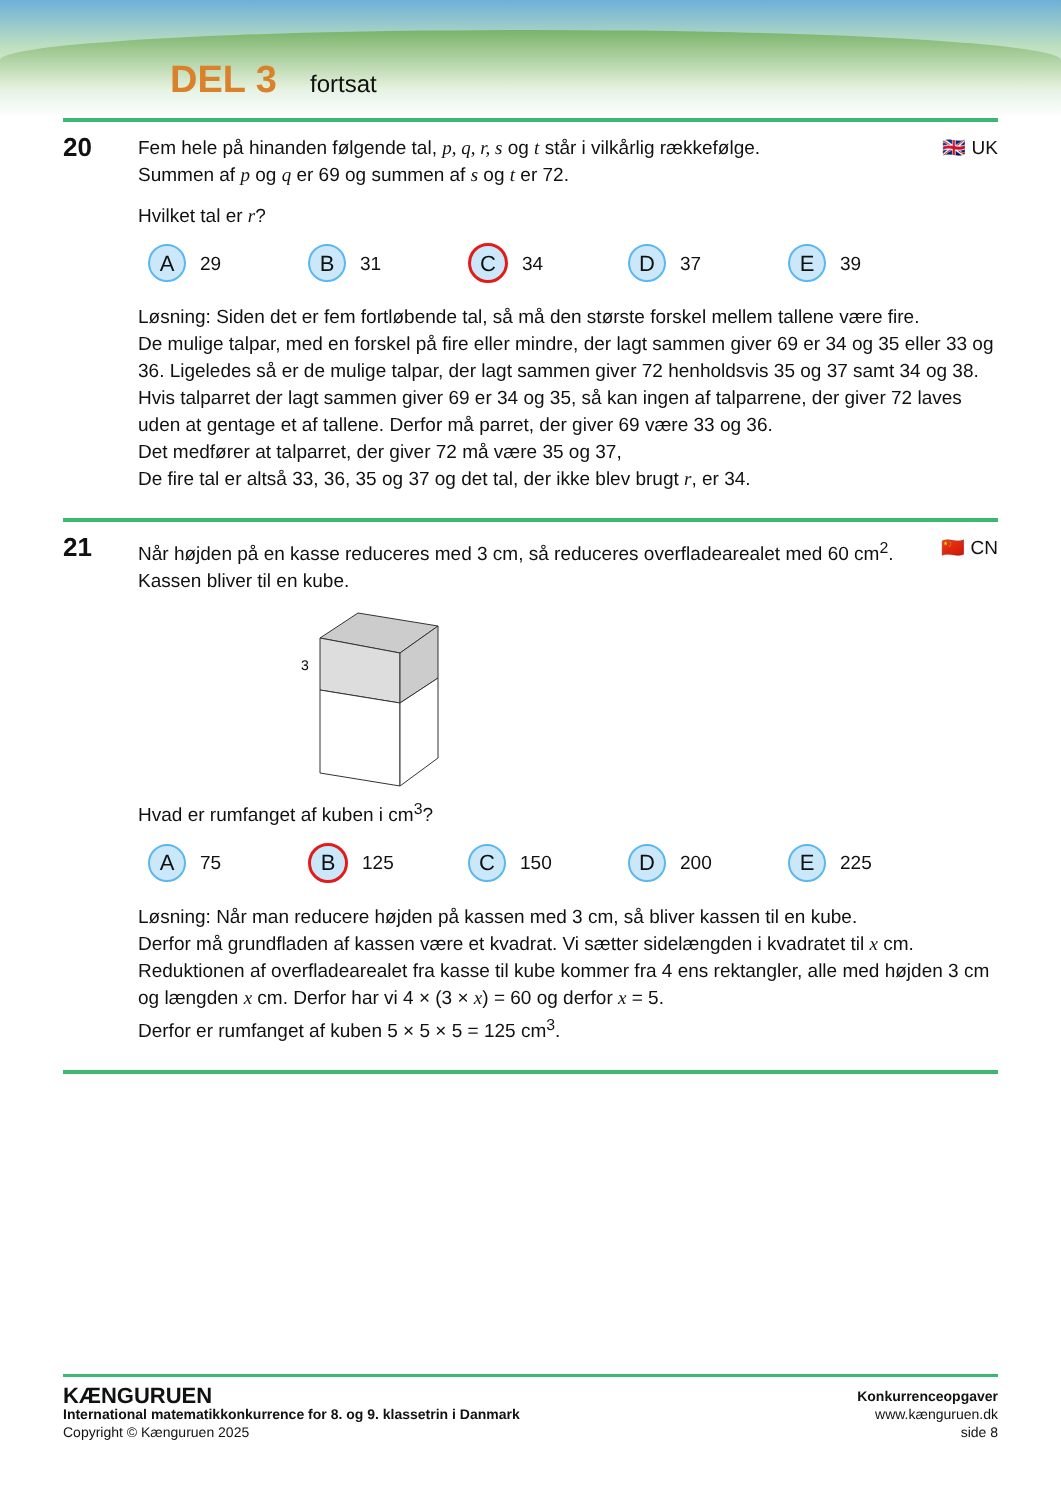DEL 3 fortsat
20
🇬🇧 UK
Fem hele på hinanden følgende tal, p, q, r, s og t står i vilkårlig rækkefølge.
Summen af p og q er 69 og summen af s og t er 72.
Hvilket tal er r?
A 29
B 31
C 34
D 37
E 39
Løsning: Siden det er fem fortløbende tal, så må den største forskel mellem tallene være fire.
De mulige talpar, med en forskel på fire eller mindre, der lagt sammen giver 69 er 34 og 35 eller 33 og 36. Ligeledes så er de mulige talpar, der lagt sammen giver 72 henholdsvis 35 og 37 samt 34 og 38.
Hvis talparret der lagt sammen giver 69 er 34 og 35, så kan ingen af talparrene, der giver 72 laves uden at gentage et af tallene. Derfor må parret, der giver 69 være 33 og 36.
Det medfører at talparret, der giver 72 må være 35 og 37,
De fire tal er altså 33, 36, 35 og 37 og det tal, der ikke blev brugt r, er 34.
21
🇨🇳 CN
Når højden på en kasse reduceres med 3 cm, så reduceres overfladearealet med 60 cm<sup>2</sup>.
Kassen bliver til en kube.
3
Hvad er rumfanget af kuben i cm<sup>3</sup>?
A 75
B 125
C 150
D 200
E 225
Løsning: Når man reducere højden på kassen med 3 cm, så bliver kassen til en kube.
Derfor må grundfladen af kassen være et kvadrat. Vi sætter sidelængden i kvadratet til x cm.
Reduktionen af overfladearealet fra kasse til kube kommer fra 4 ens rektangler, alle med højden 3 cm og længden x cm. Derfor har vi 4 × (3 × x) = 60 og derfor x = 5.
Derfor er rumfanget af kuben 5 × 5 × 5 = 125 cm<sup>3</sup>.
KÆNGURUEN
International matematikkonkurrence for 8. og 9. klassetrin i Danmark
Copyright © Kænguruen 2025
Konkurrenceopgaver
www.kænguruen.dk
side 8